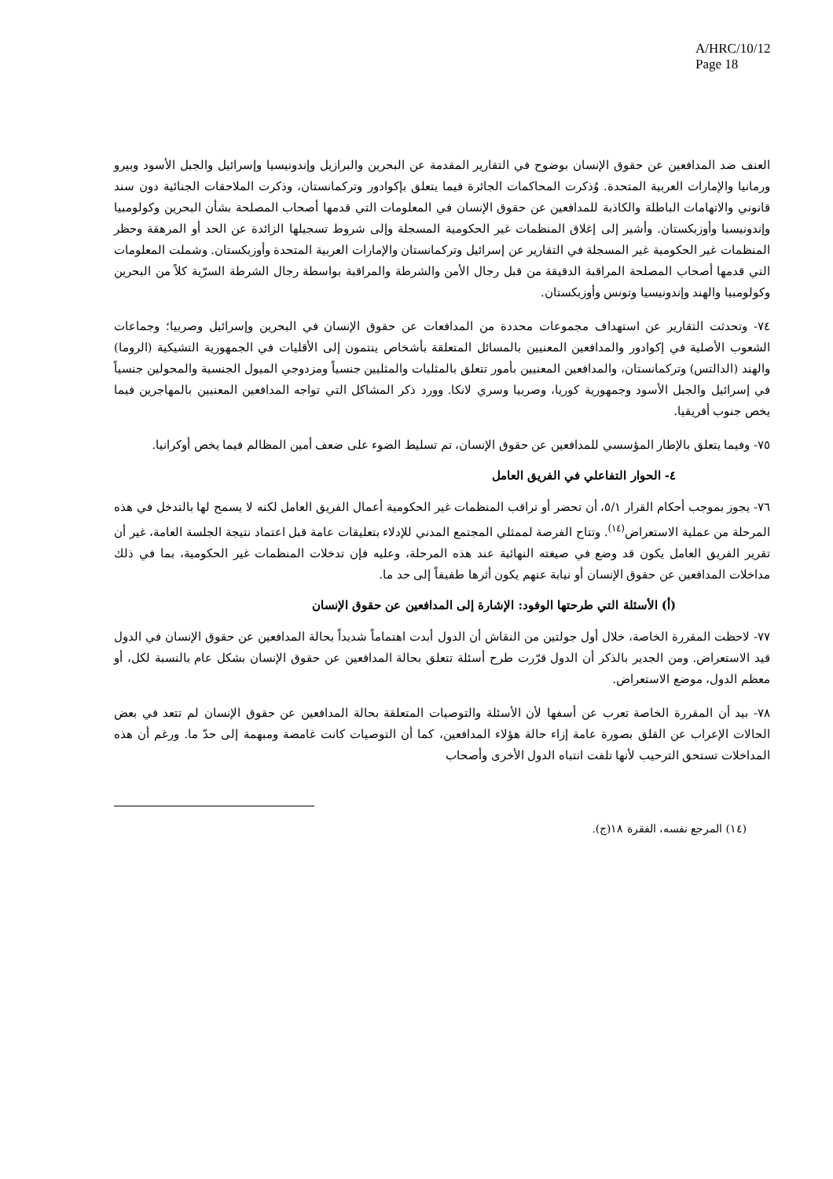A/HRC/10/12
Page 18
العنف ضد المدافعين عن حقوق الإنسان بوضوح في التقارير المقدمة عن البحرين والبرازيل وإندونيسيا وإسرائيل والجبل الأسود وبيرو ورمانيا والإمارات العربية المتحدة. وُذكرت المحاكمات الجائرة فيما يتعلق بإكوادور وتركمانستان، وذكرت الملاحقات الجنائية دون سند قانوني والاتهامات الباطلة والكاذبة للمدافعين عن حقوق الإنسان في المعلومات التي قدمها أصحاب المصلحة بشأن البحرين وكولومبيا وإندونيسيا وأوزبكستان. وأشير إلى إغلاق المنظمات غير الحكومية المسجلة وإلى شروط تسجيلها الزائدة عن الحد أو المرهقة وحظر المنظمات غير الحكومية غير المسجلة في التقارير عن إسرائيل وتركمانستان والإمارات العربية المتحدة وأوزبكستان. وشملت المعلومات التي قدمها أصحاب المصلحة المراقبة الدقيقة من قبل رجال الأمن والشرطة والمراقبة بواسطة رجال الشرطة السرّية كلاً من البحرين وكولومبيا والهند وإندونيسيا وتونس وأوزبكستان.
٧٤- وتحدثت التقارير عن استهداف مجموعات محددة من المدافعات عن حقوق الإنسان في البحرين وإسرائيل وصربيا؛ وجماعات الشعوب الأصلية في إكوادور والمدافعين المعنيين بالمسائل المتعلقة بأشخاص ينتمون إلى الأقليات في الجمهورية التشيكية (الروما) والهند (الدالتس) وتركمانستان، والمدافعين المعنيين بأمور تتعلق بالمثليات والمثليين جنسياً ومزدوجي الميول الجنسية والمحولين جنسياً في إسرائيل والجبل الأسود وجمهورية كوريا، وصربيا وسري لانكا. وورد ذكر المشاكل التي تواجه المدافعين المعنيين بالمهاجرين فيما يخص جنوب أفريقيا.
٧٥- وفيما يتعلق بالإطار المؤسسي للمدافعين عن حقوق الإنسان، تم تسليط الضوء على ضعف أمين المظالم فيما يخص أوكرانيا.
٤- الحوار التفاعلي في الفريق العامل
٧٦- يجوز بموجب أحكام القرار ٥/١، أن تحضر أو تراقب المنظمات غير الحكومية أعمال الفريق العامل لكنه لا يسمح لها بالتدخل في هذه المرحلة من عملية الاستعراض<sup>(١٤)</sup>. وتتاح الفرصة لممثلي المجتمع المدني للإدلاء بتعليقات عامة قبل اعتماد نتيجة الجلسة العامة، غير أن تقرير الفريق العامل يكون قد وضع في صيغته النهائية عند هذه المرحلة، وعليه فإن تدخلات المنظمات غير الحكومية، بما في ذلك مداخلات المدافعين عن حقوق الإنسان أو نيابة عنهم يكون أثرها طفيفاً إلى حد ما.
(أ) الأسئلة التي طرحتها الوفود: الإشارة إلى المدافعين عن حقوق الإنسان
٧٧- لاحظت المقررة الخاصة، خلال أول جولتين من النقاش أن الدول أبدت اهتماماً شديداً بحالة المدافعين عن حقوق الإنسان في الدول قيد الاستعراض. ومن الجدير بالذكر أن الدول قرّرت طرح أسئلة تتعلق بحالة المدافعين عن حقوق الإنسان بشكل عام بالنسبة لكل، أو معظم الدول، موضع الاستعراض.
٧٨- بيد أن المقررة الخاصة تعرب عن أسفها لأن الأسئلة والتوصيات المتعلقة بحالة المدافعين عن حقوق الإنسان لم تتعد في بعض الحالات الإعراب عن القلق بصورة عامة إزاء حالة هؤلاء المدافعين، كما أن التوصيات كانت غامضة ومبهمة إلى حدّ ما. ورغم أن هذه المداخلات تستحق الترحيب لأنها تلفت انتباه الدول الأخرى وأصحاب
(١٤) المرجع نفسه، الفقرة ١٨(ج).